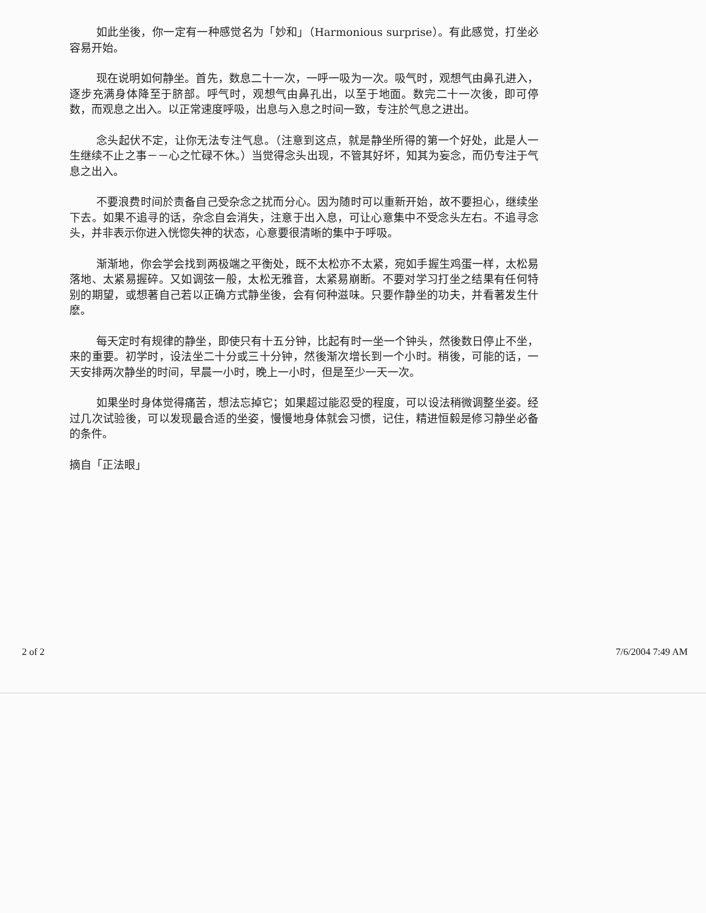如此坐後，你一定有一种感觉名为「妙和」（Harmonious surprise）。有此感觉，打坐必容易开始。
现在说明如何静坐。首先，数息二十一次，一呼一吸为一次。吸气时，观想气由鼻孔进入，逐步充满身体降至于脐部。呼气时，观想气由鼻孔出，以至于地面。数完二十一次後，即可停数，而观息之出入。以正常速度呼吸，出息与入息之时间一致，专注於气息之进出。
念头起伏不定，让你无法专注气息。（注意到这点，就是静坐所得的第一个好处，此是人一生继续不止之事－－心之忙碌不休。）当觉得念头出现，不管其好坏，知其为妄念，而仍专注于气息之出入。
不要浪费时间於责备自己受杂念之扰而分心。因为随时可以重新开始，故不要担心，继续坐下去。如果不追寻的话，杂念自会消失，注意于出入息，可让心意集中不受念头左右。不追寻念头，并非表示你进入恍惚失神的状态，心意要很清晰的集中于呼吸。
渐渐地，你会学会找到两极端之平衡处，既不太松亦不太紧，宛如手握生鸡蛋一样，太松易落地、太紧易握碎。又如调弦一般，太松无雅音，太紧易崩断。不要对学习打坐之结果有任何特别的期望，或想著自己若以正确方式静坐後，会有何种滋味。只要作静坐的功夫，并看著发生什麽。
每天定时有规律的静坐，即使只有十五分钟，比起有时一坐一个钟头，然後数日停止不坐，来的重要。初学时，设法坐二十分或三十分钟，然後渐次增长到一个小时。稍後，可能的话，一天安排两次静坐的时间，早晨一小时，晚上一小时，但是至少一天一次。
如果坐时身体觉得痛苦，想法忘掉它；如果超过能忍受的程度，可以设法稍微调整坐姿。经过几次试验後，可以发现最合适的坐姿，慢慢地身体就会习惯，记住，精进恒毅是修习静坐必备的条件。
摘自「正法眼」
2 of 2 7/6/2004 7:49 AM